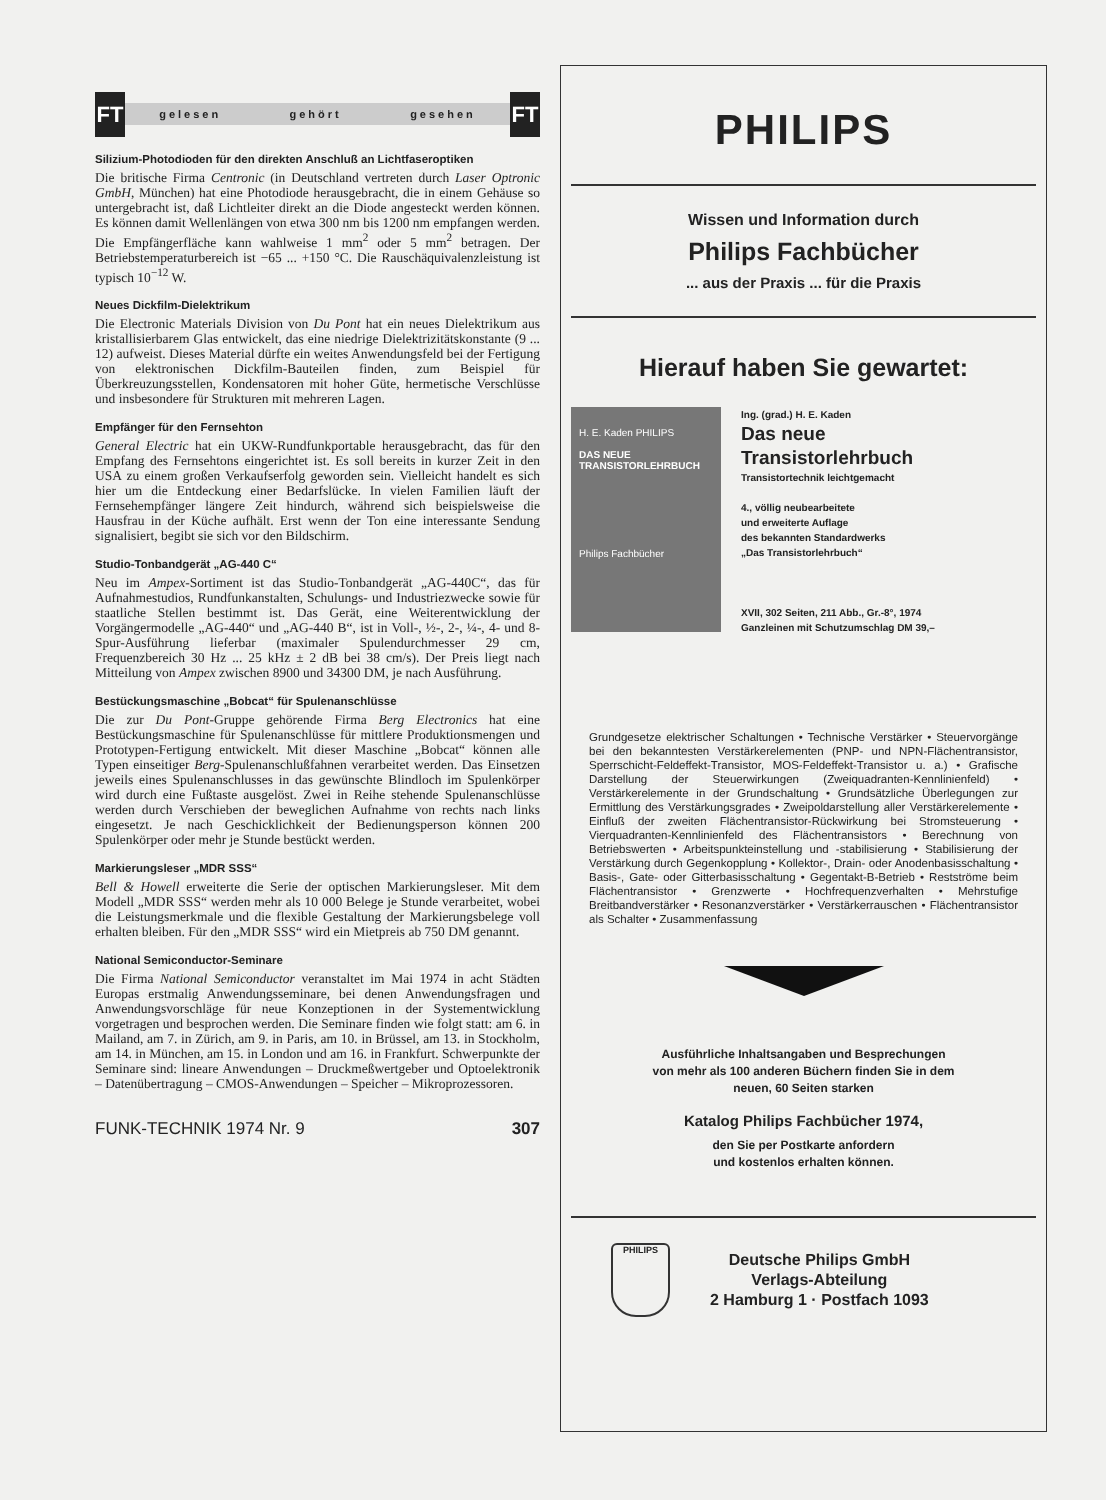FT
gelesen gehört gesehen
FT
Silizium-Photodioden für den direkten Anschluß an Lichtfaseroptiken
Die britische Firma Centronic (in Deutschland vertreten durch Laser Optronic GmbH, München) hat eine Photodiode herausgebracht, die in einem Gehäuse so untergebracht ist, daß Lichtleiter direkt an die Diode angesteckt werden können. Es können damit Wellenlängen von etwa 300 nm bis 1200 nm empfangen werden. Die Empfängerfläche kann wahlweise 1 mm<sup>2</sup> oder 5 mm<sup>2</sup> betragen. Der Betriebstemperaturbereich ist −65 ... +150 °C. Die Rauschäquivalenzleistung ist typisch 10<sup>−12</sup> W.
Neues Dickfilm-Dielektrikum
Die Electronic Materials Division von Du Pont hat ein neues Dielektrikum aus kristallisierbarem Glas entwickelt, das eine niedrige Dielektrizitätskonstante (9 ... 12) aufweist. Dieses Material dürfte ein weites Anwendungsfeld bei der Fertigung von elektronischen Dickfilm-Bauteilen finden, zum Beispiel für Überkreuzungsstellen, Kondensatoren mit hoher Güte, hermetische Verschlüsse und insbesondere für Strukturen mit mehreren Lagen.
Empfänger für den Fernsehton
General Electric hat ein UKW-Rundfunkportable herausgebracht, das für den Empfang des Fernsehtons eingerichtet ist. Es soll bereits in kurzer Zeit in den USA zu einem großen Verkaufserfolg geworden sein. Vielleicht handelt es sich hier um die Entdeckung einer Bedarfslücke. In vielen Familien läuft der Fernsehempfänger längere Zeit hindurch, während sich beispielsweise die Hausfrau in der Küche aufhält. Erst wenn der Ton eine interessante Sendung signalisiert, begibt sie sich vor den Bildschirm.
Studio-Tonbandgerät „AG-440 C“
Neu im Ampex-Sortiment ist das Studio-Tonbandgerät „AG-440C“, das für Aufnahmestudios, Rundfunkanstalten, Schulungs- und Industriezwecke sowie für staatliche Stellen bestimmt ist. Das Gerät, eine Weiterentwicklung der Vorgängermodelle „AG-440“ und „AG-440 B“, ist in Voll-, ½-, 2-, ¼-, 4- und 8-Spur-Ausführung lieferbar (maximaler Spulendurchmesser 29 cm, Frequenzbereich 30 Hz ... 25 kHz ± 2 dB bei 38 cm/s). Der Preis liegt nach Mitteilung von Ampex zwischen 8900 und 34300 DM, je nach Ausführung.
Bestückungsmaschine „Bobcat“ für Spulenanschlüsse
Die zur Du Pont-Gruppe gehörende Firma Berg Electronics hat eine Bestückungsmaschine für Spulenanschlüsse für mittlere Produktionsmengen und Prototypen-Fertigung entwickelt. Mit dieser Maschine „Bobcat“ können alle Typen einseitiger Berg-Spulenanschlußfahnen verarbeitet werden. Das Einsetzen jeweils eines Spulenanschlusses in das gewünschte Blindloch im Spulenkörper wird durch eine Fußtaste ausgelöst. Zwei in Reihe stehende Spulenanschlüsse werden durch Verschieben der beweglichen Aufnahme von rechts nach links eingesetzt. Je nach Geschicklichkeit der Bedienungsperson können 200 Spulenkörper oder mehr je Stunde bestückt werden.
Markierungsleser „MDR SSS“
Bell & Howell erweiterte die Serie der optischen Markierungsleser. Mit dem Modell „MDR SSS“ werden mehr als 10 000 Belege je Stunde verarbeitet, wobei die Leistungsmerkmale und die flexible Gestaltung der Markierungsbelege voll erhalten bleiben. Für den „MDR SSS“ wird ein Mietpreis ab 750 DM genannt.
National Semiconductor-Seminare
Die Firma National Semiconductor veranstaltet im Mai 1974 in acht Städten Europas erstmalig Anwendungsseminare, bei denen Anwendungsfragen und Anwendungsvorschläge für neue Konzeptionen in der Systementwicklung vorgetragen und besprochen werden. Die Seminare finden wie folgt statt: am 6. in Mailand, am 7. in Zürich, am 9. in Paris, am 10. in Brüssel, am 13. in Stockholm, am 14. in München, am 15. in London und am 16. in Frankfurt. Schwerpunkte der Seminare sind: lineare Anwendungen – Druckmeßwertgeber und Optoelektronik – Datenübertragung – CMOS-Anwendungen – Speicher – Mikroprozessoren.
FUNK-TECHNIK 1974 Nr. 9 307
PHILIPS
Wissen und Information durch
Philips Fachbücher
... aus der Praxis ... für die Praxis
Hierauf haben Sie gewartet:
H. E. Kaden PHILIPS
DAS NEUE TRANSISTORLEHRBUCH
Philips Fachbücher
Ing. (grad.) H. E. Kaden
Das neue
Transistorlehrbuch
Transistortechnik leichtgemacht
4., völlig neubearbeitete
und erweiterte Auflage
des bekannten Standardwerks
„Das Transistorlehrbuch“
XVII, 302 Seiten, 211 Abb., Gr.-8°, 1974
Ganzleinen mit Schutzumschlag DM 39,–
Grundgesetze elektrischer Schaltungen • Technische Verstärker • Steuervorgänge bei den bekanntesten Verstärkerelementen (PNP- und NPN-Flächentransistor, Sperrschicht-Feldeffekt-Transistor, MOS-Feldeffekt-Transistor u. a.) • Grafische Darstellung der Steuerwirkungen (Zweiquadranten-Kennlinienfeld) • Verstärkerelemente in der Grundschaltung • Grundsätzliche Überlegungen zur Ermittlung des Verstärkungsgrades • Zweipoldarstellung aller Verstärkerelemente • Einfluß der zweiten Flächentransistor-Rückwirkung bei Stromsteuerung • Vierquadranten-Kennlinienfeld des Flächentransistors • Berechnung von Betriebswerten • Arbeitspunkteinstellung und -stabilisierung • Stabilisierung der Verstärkung durch Gegenkopplung • Kollektor-, Drain- oder Anodenbasisschaltung • Basis-, Gate- oder Gitterbasisschaltung • Gegentakt-B-Betrieb • Restströme beim Flächentransistor • Grenzwerte • Hochfrequenzverhalten • Mehrstufige Breitbandverstärker • Resonanzverstärker • Verstärkerrauschen • Flächentransistor als Schalter • Zusammenfassung
Ausführliche Inhaltsangaben und Besprechungen
von mehr als 100 anderen Büchern finden Sie in dem
neuen, 60 Seiten starken
Katalog Philips Fachbücher 1974,
den Sie per Postkarte anfordern
und kostenlos erhalten können.
PHILIPS
Deutsche Philips GmbH
Verlags-Abteilung
2 Hamburg 1 · Postfach 1093